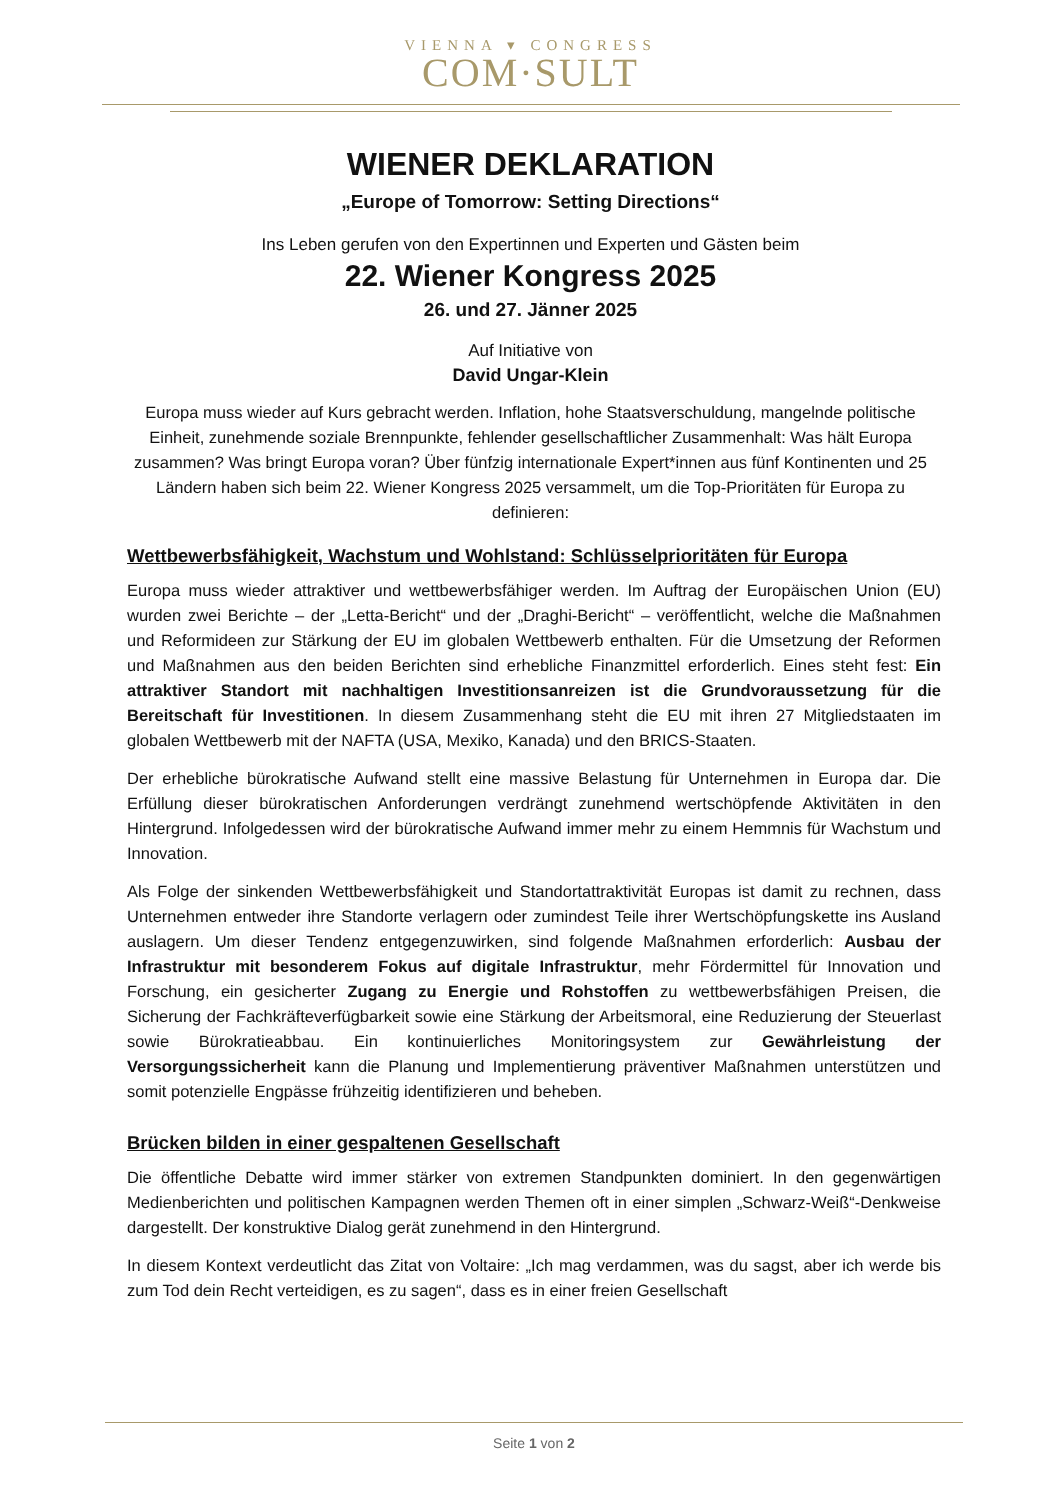VIENNA ▾ CONGRESS
COM·SULT
WIENER DEKLARATION
„Europe of Tomorrow: Setting Directions“
Ins Leben gerufen von den Expertinnen und Experten und Gästen beim
22. Wiener Kongress 2025
26. und 27. Jänner 2025
Auf Initiative von
David Ungar-Klein
Europa muss wieder auf Kurs gebracht werden. Inflation, hohe Staatsverschuldung, mangelnde politische Einheit, zunehmende soziale Brennpunkte, fehlender gesellschaftlicher Zusammenhalt: Was hält Europa zusammen? Was bringt Europa voran? Über fünfzig internationale Expert*innen aus fünf Kontinenten und 25 Ländern haben sich beim 22. Wiener Kongress 2025 versammelt, um die Top-Prioritäten für Europa zu definieren:
Wettbewerbsfähigkeit, Wachstum und Wohlstand: Schlüsselprioritäten für Europa
Europa muss wieder attraktiver und wettbewerbsfähiger werden. Im Auftrag der Europäischen Union (EU) wurden zwei Berichte – der „Letta-Bericht“ und der „Draghi-Bericht“ – veröffentlicht, welche die Maßnahmen und Reformideen zur Stärkung der EU im globalen Wettbewerb enthalten. Für die Umsetzung der Reformen und Maßnahmen aus den beiden Berichten sind erhebliche Finanzmittel erforderlich. Eines steht fest: Ein attraktiver Standort mit nachhaltigen Investitionsanreizen ist die Grundvoraussetzung für die Bereitschaft für Investitionen. In diesem Zusammenhang steht die EU mit ihren 27 Mitgliedstaaten im globalen Wettbewerb mit der NAFTA (USA, Mexiko, Kanada) und den BRICS-Staaten.
Der erhebliche bürokratische Aufwand stellt eine massive Belastung für Unternehmen in Europa dar. Die Erfüllung dieser bürokratischen Anforderungen verdrängt zunehmend wertschöpfende Aktivitäten in den Hintergrund. Infolgedessen wird der bürokratische Aufwand immer mehr zu einem Hemmnis für Wachstum und Innovation.
Als Folge der sinkenden Wettbewerbsfähigkeit und Standortattraktivität Europas ist damit zu rechnen, dass Unternehmen entweder ihre Standorte verlagern oder zumindest Teile ihrer Wertschöpfungskette ins Ausland auslagern. Um dieser Tendenz entgegenzuwirken, sind folgende Maßnahmen erforderlich: Ausbau der Infrastruktur mit besonderem Fokus auf digitale Infrastruktur, mehr Fördermittel für Innovation und Forschung, ein gesicherter Zugang zu Energie und Rohstoffen zu wettbewerbsfähigen Preisen, die Sicherung der Fachkräfteverfügbarkeit sowie eine Stärkung der Arbeitsmoral, eine Reduzierung der Steuerlast sowie Bürokratieabbau. Ein kontinuierliches Monitoringsystem zur Gewährleistung der Versorgungssicherheit kann die Planung und Implementierung präventiver Maßnahmen unterstützen und somit potenzielle Engpässe frühzeitig identifizieren und beheben.
Brücken bilden in einer gespaltenen Gesellschaft
Die öffentliche Debatte wird immer stärker von extremen Standpunkten dominiert. In den gegenwärtigen Medienberichten und politischen Kampagnen werden Themen oft in einer simplen „Schwarz-Weiß“-Denkweise dargestellt. Der konstruktive Dialog gerät zunehmend in den Hintergrund.
In diesem Kontext verdeutlicht das Zitat von Voltaire: „Ich mag verdammen, was du sagst, aber ich werde bis zum Tod dein Recht verteidigen, es zu sagen“, dass es in einer freien Gesellschaft
Seite 1 von 2